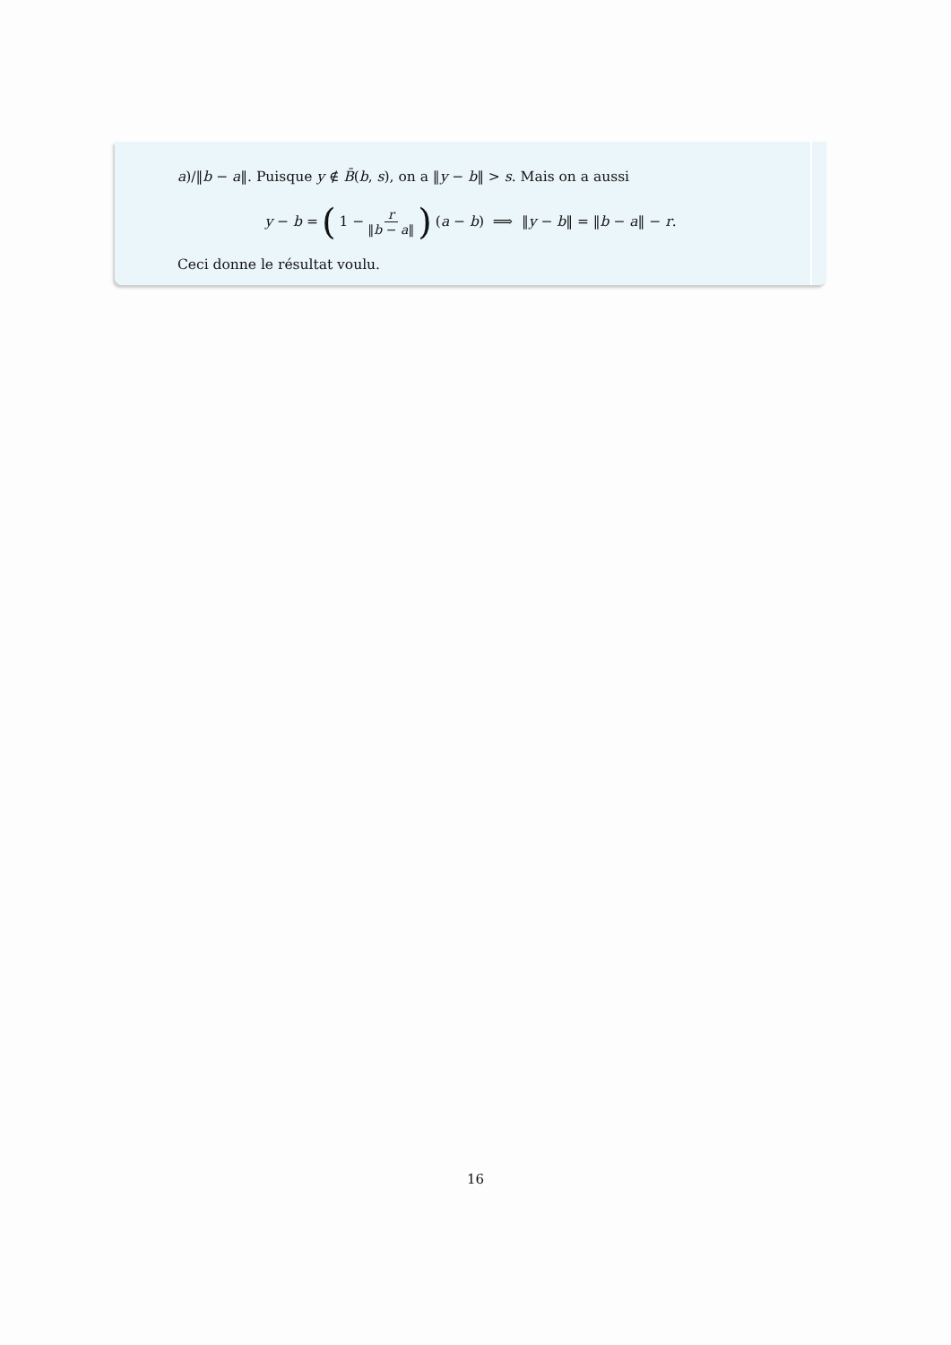a)/‖b − a‖. Puisque y ∉ B̄(b, s), on a ‖y − b‖ > s. Mais on a aussi
y − b = (1 − r ‖b − a‖) (a − b) ⟹ ‖y − b‖ = ‖b − a‖ − r.
Ceci donne le résultat voulu.
16